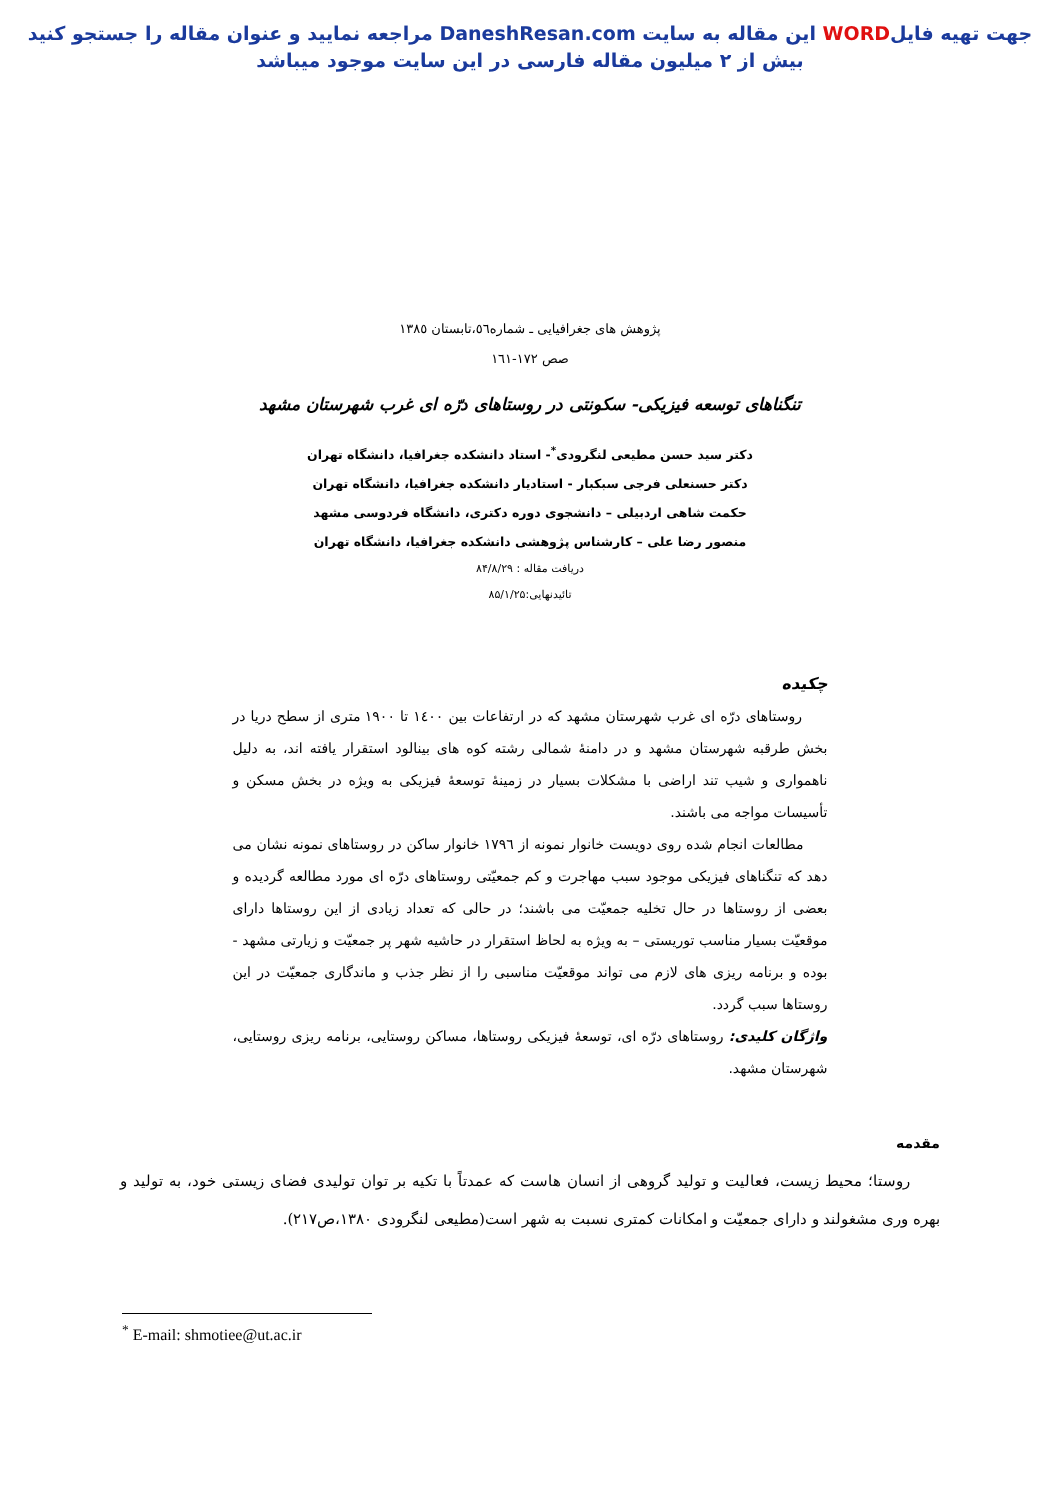جهت تهیه فایلWORD این مقاله به سایت DaneshResan.com مراجعه نمایید و عنوان مقاله را جستجو کنید
بیش از ۲ میلیون مقاله فارسی در این سایت موجود میباشد
پژوهش های جغرافیایی ـ شماره٥٦،تابستان ١٣٨٥
صص ١٧٢-١٦١
تنگناهای توسعه فیزیکی- سکونتی در روستاهای درّه ای غرب شهرستان مشهد
دکتر سید حسن مطیعی لنگرودی<sup>*</sup>- استاد دانشکده جغرافیا، دانشگاه تهران
دکتر حسنعلی فرجی سبکبار - استادیار دانشکده جغرافیا، دانشگاه تهران
حکمت شاهی اردبیلی – دانشجوی دوره دکتری، دانشگاه فردوسی مشهد
منصور رضا علی – کارشناس پژوهشی دانشکده جغرافیا، دانشگاه تهران
دریافت مقاله : ۸۴/۸/۲۹
تائیدنهایی:۸۵/۱/۲۵
چکیده
روستاهای درّه ای غرب شهرستان مشهد که در ارتفاعات بین ١٤٠٠ تا ١٩٠٠ متری از سطح دریا در بخش طرقبه شهرستان مشهد و در دامنۀ شمالی رشته کوه های بینالود استقرار یافته اند، به دلیل ناهمواری و شیب تند اراضی با مشکلات بسیار در زمینۀ توسعۀ فیزیکی به ویژه در بخش مسکن و تأسیسات مواجه می باشند.
مطالعات انجام شده روی دویست خانوار نمونه از ١٧٩٦ خانوار ساکن در روستاهای نمونه نشان می دهد که تنگناهای فیزیکی موجود سبب مهاجرت و کم جمعیّتی روستاهای درّه ای مورد مطالعه گردیده و بعضی از روستاها در حال تخلیه جمعیّت می باشند؛ در حالی که تعداد زیادی از این روستاها دارای موقعیّت بسیار مناسب توریستی – به ویژه به لحاظ استقرار در حاشیه شهر پر جمعیّت و زیارتی مشهد - بوده و برنامه ریزی های لازم می تواند موقعیّت مناسبی را از نظر جذب و ماندگاری جمعیّت در این روستاها سبب گردد.
واژگان کلیدی: روستاهای درّه ای، توسعۀ فیزیکی روستاها، مساکن روستایی، برنامه ریزی روستایی، شهرستان مشهد.
مقدمه
روستا؛ محیط زیست، فعالیت و تولید گروهی از انسان هاست که عمدتاً با تکیه بر توان تولیدی فضای زیستی خود، به تولید و بهره وری مشغولند و دارای جمعیّت و امکانات کمتری نسبت به شهر است(مطیعی لنگرودی ١٣٨٠،ص٢١٧).
<sup>*</sup> E-mail: shmotiee@ut.ac.ir